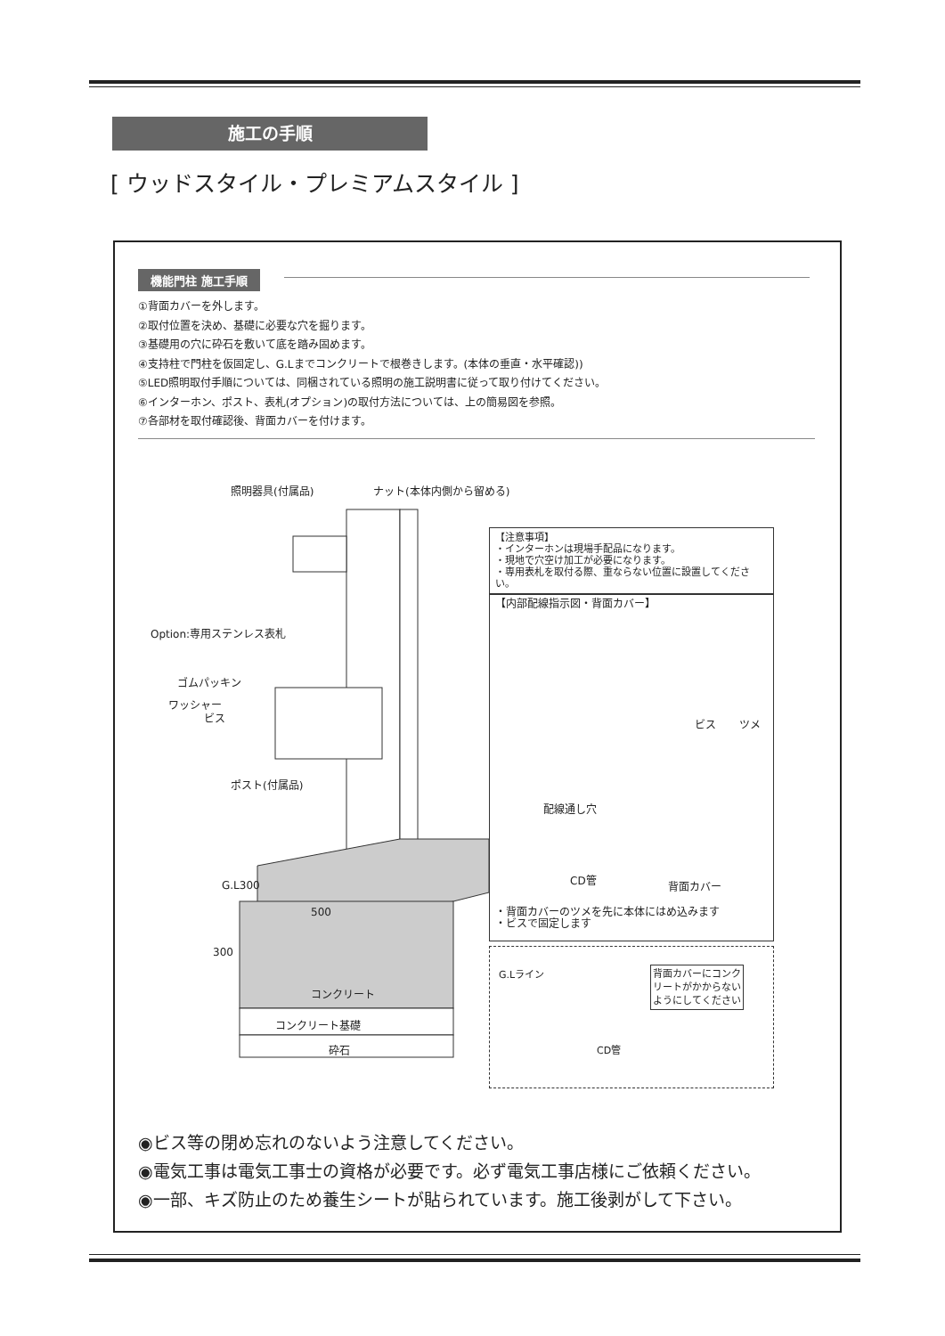施工の手順
[ ウッドスタイル・プレミアムスタイル ]
機能門柱 施工手順
①背面カバーを外します。
②取付位置を決め、基礎に必要な穴を掘ります。
③基礎用の穴に砕石を敷いて底を踏み固めます。
④支持柱で門柱を仮固定し、G.Lまでコンクリートで根巻きします。(本体の垂直・水平確認))
⑤LED照明取付手順については、同梱されている照明の施工説明書に従って取り付けてください。
⑥インターホン、ポスト、表札(オプション)の取付方法については、上の簡易図を参照。
⑦各部材を取付確認後、背面カバーを付けます。
照明器具(付属品) ナット(本体内側から留める)
Option:専用ステンレス表札
ゴムパッキン
ワッシャー
ビス
ポスト(付属品)
G.L300
500
300
コンクリート
コンクリート基礎
砕石
【注意事項】
・インターホンは現場手配品になります。
・現地で穴空け加工が必要になります。
・専用表札を取付る際、重ならない位置に設置してください。
【内部配線指示図・背面カバー】
配線通し穴
ビス ツメ
CD管 背面カバー
・背面カバーのツメを先に本体にはめ込みます
・ビスで固定します
G.Lライン 背面カバーにコンク
リートがかからない
ようにしてください
CD管
◉ビス等の閉め忘れのないよう注意してください。
◉電気工事は電気工事士の資格が必要です。必ず電気工事店様にご依頼ください。
◉一部、キズ防止のため養生シートが貼られています。施工後剥がして下さい。